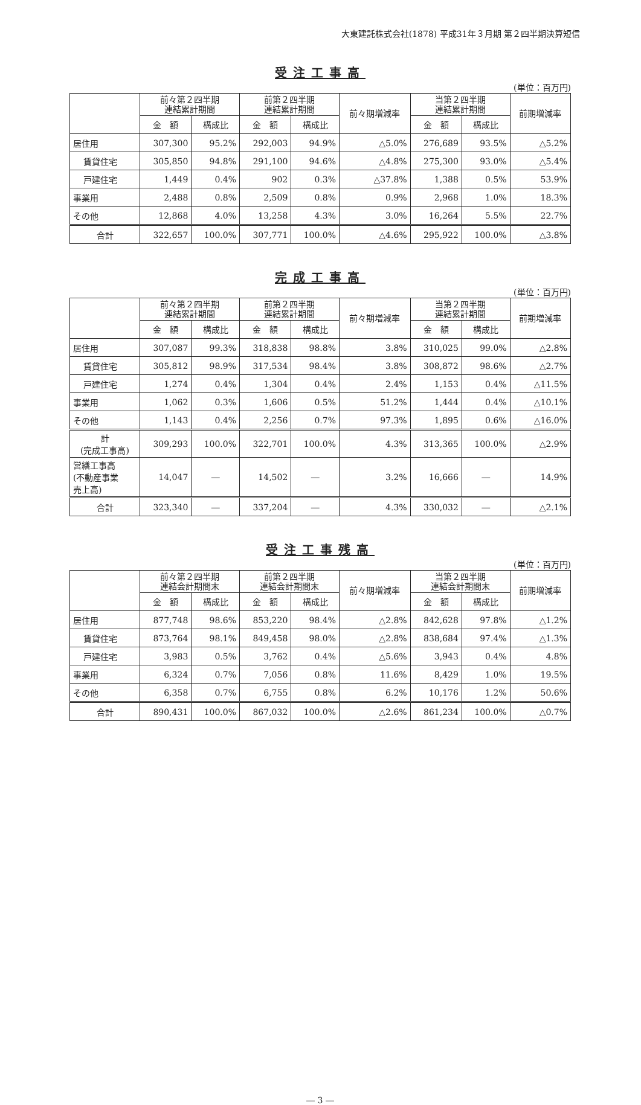大東建託株式会社(1878) 平成31年３月期 第２四半期決算短信
受注工事高
(単位：百万円)
| | 前々第２四半期 連結累計期間 | | 前第２四半期 連結累計期間 | | 前々期増減率 | 当第２四半期 連結累計期間 | | 前期増減率 |
| --- | --- | --- | --- | --- | --- | --- | --- | --- |
| | 金 額 | 構成比 | 金 額 | 構成比 | | 金 額 | 構成比 | |
| 居住用 | 307,300 | 95.2% | 292,003 | 94.9% | △5.0% | 276,689 | 93.5% | △5.2% |
| 賃貸住宅 | 305,850 | 94.8% | 291,100 | 94.6% | △4.8% | 275,300 | 93.0% | △5.4% |
| 戸建住宅 | 1,449 | 0.4% | 902 | 0.3% | △37.8% | 1,388 | 0.5% | 53.9% |
| 事業用 | 2,488 | 0.8% | 2,509 | 0.8% | 0.9% | 2,968 | 1.0% | 18.3% |
| その他 | 12,868 | 4.0% | 13,258 | 4.3% | 3.0% | 16,264 | 5.5% | 22.7% |
| 合計 | 322,657 | 100.0% | 307,771 | 100.0% | △4.6% | 295,922 | 100.0% | △3.8% |
完成工事高
(単位：百万円)
| | 前々第２四半期 連結累計期間 | | 前第２四半期 連結累計期間 | | 前々期増減率 | 当第２四半期 連結累計期間 | | 前期増減率 |
| --- | --- | --- | --- | --- | --- | --- | --- | --- |
| | 金 額 | 構成比 | 金 額 | 構成比 | | 金 額 | 構成比 | |
| 居住用 | 307,087 | 99.3% | 318,838 | 98.8% | 3.8% | 310,025 | 99.0% | △2.8% |
| 賃貸住宅 | 305,812 | 98.9% | 317,534 | 98.4% | 3.8% | 308,872 | 98.6% | △2.7% |
| 戸建住宅 | 1,274 | 0.4% | 1,304 | 0.4% | 2.4% | 1,153 | 0.4% | △11.5% |
| 事業用 | 1,062 | 0.3% | 1,606 | 0.5% | 51.2% | 1,444 | 0.4% | △10.1% |
| その他 | 1,143 | 0.4% | 2,256 | 0.7% | 97.3% | 1,895 | 0.6% | △16.0% |
| 計 (完成工事高) | 309,293 | 100.0% | 322,701 | 100.0% | 4.3% | 313,365 | 100.0% | △2.9% |
| 営繕工事高 (不動産事業 売上高) | 14,047 | ― | 14,502 | ― | 3.2% | 16,666 | ― | 14.9% |
| 合計 | 323,340 | ― | 337,204 | ― | 4.3% | 330,032 | ― | △2.1% |
受注工事残高
(単位：百万円)
| | 前々第２四半期 連結会計期間末 | | 前第２四半期 連結会計期間末 | | 前々期増減率 | 当第２四半期 連結会計期間末 | | 前期増減率 |
| --- | --- | --- | --- | --- | --- | --- | --- | --- |
| | 金 額 | 構成比 | 金 額 | 構成比 | | 金 額 | 構成比 | |
| 居住用 | 877,748 | 98.6% | 853,220 | 98.4% | △2.8% | 842,628 | 97.8% | △1.2% |
| 賃貸住宅 | 873,764 | 98.1% | 849,458 | 98.0% | △2.8% | 838,684 | 97.4% | △1.3% |
| 戸建住宅 | 3,983 | 0.5% | 3,762 | 0.4% | △5.6% | 3,943 | 0.4% | 4.8% |
| 事業用 | 6,324 | 0.7% | 7,056 | 0.8% | 11.6% | 8,429 | 1.0% | 19.5% |
| その他 | 6,358 | 0.7% | 6,755 | 0.8% | 6.2% | 10,176 | 1.2% | 50.6% |
| 合計 | 890,431 | 100.0% | 867,032 | 100.0% | △2.6% | 861,234 | 100.0% | △0.7% |
― 3 ―